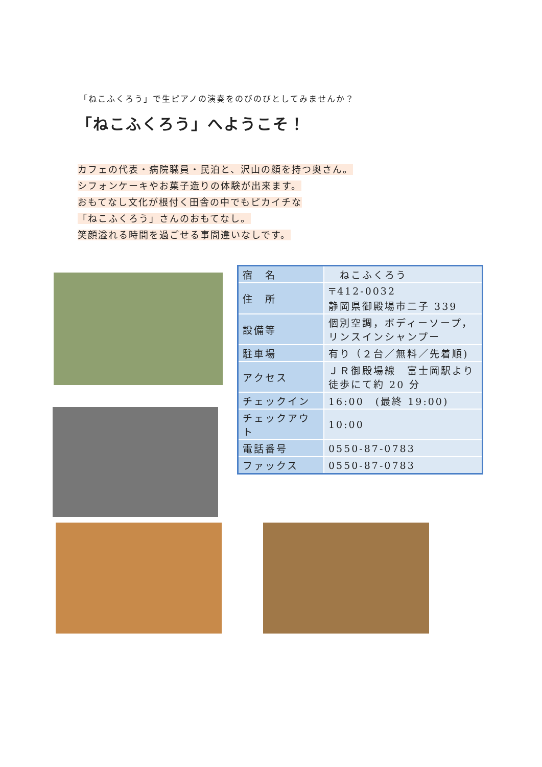「ねこふくろう」で生ピアノの演奏をのびのびとしてみませんか？
「ねこふくろう」へようこそ！
カフェの代表・病院職員・民泊と、沢山の顔を持つ奥さん。
シフォンケーキやお菓子造りの体験が出来ます。
おもてなし文化が根付く田舎の中でもピカイチな
「ねこふくろう」さんのおもてなし。
笑顔溢れる時間を過ごせる事間違いなしです。
| 宿 名 | ねこふくろう |
| 住 所 | 〒412-0032 静岡県御殿場市二子 339 |
| 設備等 | 個別空調，ボディーソープ，リンスインシャンプー |
| 駐車場 | 有り（２台／無料／先着順) |
| アクセス | ＪＲ御殿場線 富士岡駅より徒歩にて約 20 分 |
| チェックイン | 16:00 (最終 19:00) |
| チェックアウト | 10:00 |
| 電話番号 | 0550-87-0783 |
| ファックス | 0550-87-0783 |